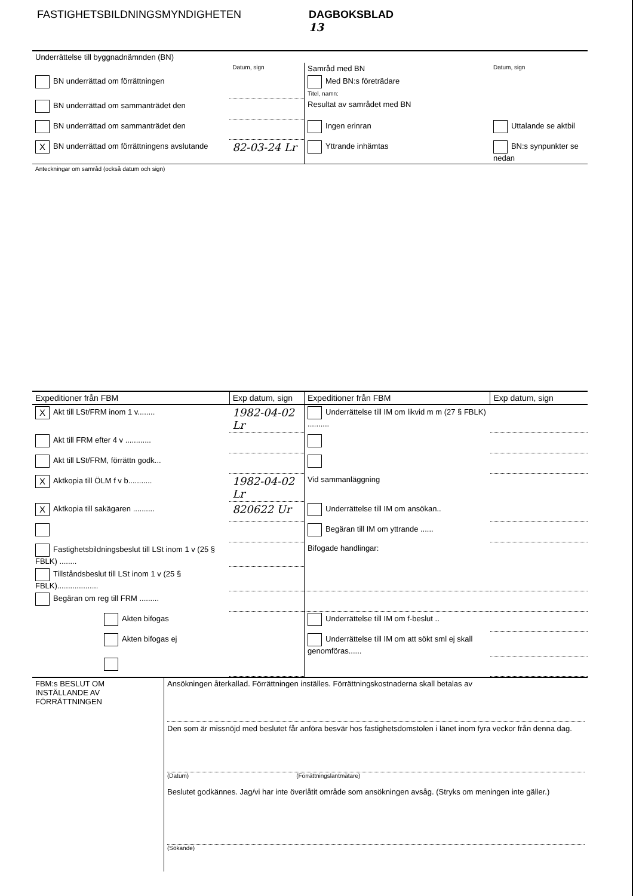FASTIGHETSBILDNINGSMYNDIGHETEN DAGBOKSBLAD
13
| Underrättelse till byggnadnämnden (BN) | | | |
| | Datum, sign | Samråd med BN | Datum, sign |
| BN underrättad om förrättningen | | Med BN:s företrädare Titel, namn: | |
| BN underrättad om sammanträdet den | | Resultat av samrådet med BN | |
| BN underrättad om sammanträdet den | | Ingen erinran | Uttalande se aktbil |
| X BN underrättad om förrättningens avslutande | 82-03-24 Lr | Yttrande inhämtas | BN:s synpunkter se nedan |
| Anteckningar om samråd (också datum och sign) | | | |
| Expeditioner från FBM | Exp datum, sign | Expeditioner från FBM | Exp datum, sign |
| X Akt till LSt/FRM inom 1 v........ | 1982-04-02 Lr | Underrättelse till IM om likvid m m (27 § FBLK) .......... | |
| Akt till FRM efter 4 v ............ | | | |
| Akt till LSt/FRM, förrättn godk... | | | |
| X Aktkopia till ÖLM f v b........... | 1982-04-02 Lr | Vid sammanläggning | |
| X Aktkopia till sakägaren .......... | 820622 Ur | Underrättelse till IM om ansökan.. | |
| | | Begäran till IM om yttrande ...... | |
| Fastighetsbildningsbeslut till LSt inom 1 v (25 § FBLK) ........ | | Bifogade handlingar: | |
| Tillståndsbeslut till LSt inom 1 v (25 § FBLK)................... | | | |
| Begäran om reg till FRM ......... | | | |
| Akten bifogas | | Underrättelse till IM om f-beslut .. | |
| Akten bifogas ej | | Underrättelse till IM om att sökt sml ej skall genomföras...... | |
| FBM:s BESLUT OM INSTÄLLANDE AV FÖRRÄTTNINGEN | Ansökningen återkallad. Förrättningen inställes. Förrättningskostnaderna skall betalas av Den som är missnöjd med beslutet får anföra besvär hos fastighetsdomstolen i länet inom fyra veckor från denna dag. (Datum) (Förrättningslantmätare) Beslutet godkännes. Jag/vi har inte överlåtit område som ansökningen avsåg. (Stryks om meningen inte gäller.) (Sökande) |